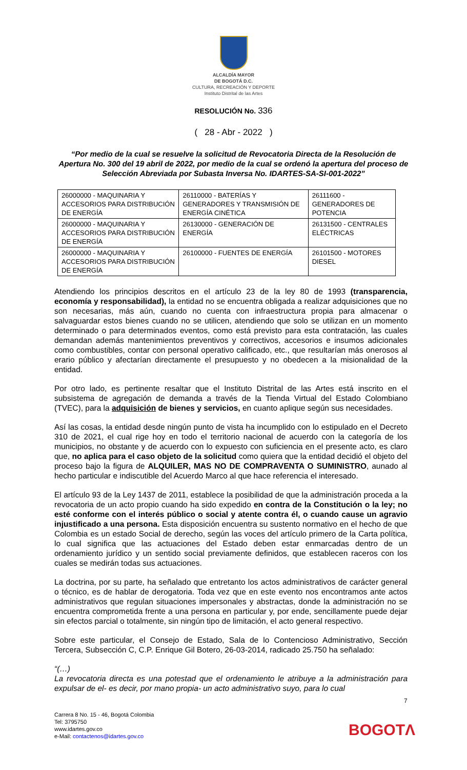ALCALDÍA MAYOR
DE BOGOTÁ D.C.
CULTURA, RECREACIÓN Y DEPORTE
Instituto Distrital de las Artes
RESOLUCIÓN No. 336
( 28 - Abr - 2022 )
“Por medio de la cual se resuelve la solicitud de Revocatoria Directa de la Resolución de Apertura No. 300 del 19 abril de 2022, por medio de la cual se ordenó la apertura del proceso de Selección Abreviada por Subasta Inversa No. IDARTES-SA-SI-001-2022”
| 26000000 - MAQUINARIA Y ACCESORIOS PARA DISTRIBUCIÓN DE ENERGÍA | 26110000 - BATERÍAS Y GENERADORES Y TRANSMISIÓN DE ENERGÍA CINÉTICA | 26111600 - GENERADORES DE POTENCIA |
| 26000000 - MAQUINARIA Y ACCESORIOS PARA DISTRIBUCIÓN DE ENERGÍA | 26130000 - GENERACIÓN DE ENERGÍA | 26131500 - CENTRALES ELÉCTRICAS |
| 26000000 - MAQUINARIA Y ACCESORIOS PARA DISTRIBUCIÓN DE ENERGÍA | 26100000 - FUENTES DE ENERGÍA | 26101500 - MOTORES DIESEL |
Atendiendo los principios descritos en el artículo 23 de la ley 80 de 1993 (transparencia, economía y responsabilidad), la entidad no se encuentra obligada a realizar adquisiciones que no son necesarias, más aún, cuando no cuenta con infraestructura propia para almacenar o salvaguardar estos bienes cuando no se utilicen, atendiendo que solo se utilizan en un momento determinado o para determinados eventos, como está previsto para esta contratación, las cuales demandan además mantenimientos preventivos y correctivos, accesorios e insumos adicionales como combustibles, contar con personal operativo calificado, etc., que resultarían más onerosos al erario público y afectarían directamente el presupuesto y no obedecen a la misionalidad de la entidad.
Por otro lado, es pertinente resaltar que el Instituto Distrital de las Artes está inscrito en el subsistema de agregación de demanda a través de la Tienda Virtual del Estado Colombiano (TVEC), para la adquisición de bienes y servicios, en cuanto aplique según sus necesidades.
Así las cosas, la entidad desde ningún punto de vista ha incumplido con lo estipulado en el Decreto 310 de 2021, el cual rige hoy en todo el territorio nacional de acuerdo con la categoría de los municipios, no obstante y de acuerdo con lo expuesto con suficiencia en el presente acto, es claro que, no aplica para el caso objeto de la solicitud como quiera que la entidad decidió el objeto del proceso bajo la figura de ALQUILER, MAS NO DE COMPRAVENTA O SUMINISTRO, aunado al hecho particular e indiscutible del Acuerdo Marco al que hace referencia el interesado.
El artículo 93 de la Ley 1437 de 2011, establece la posibilidad de que la administración proceda a la revocatoria de un acto propio cuando ha sido expedido en contra de la Constitución o la ley; no esté conforme con el interés público o social y atente contra él, o cuando cause un agravio injustificado a una persona. Esta disposición encuentra su sustento normativo en el hecho de que Colombia es un estado Social de derecho, según las voces del artículo primero de la Carta política, lo cual significa que las actuaciones del Estado deben estar enmarcadas dentro de un ordenamiento jurídico y un sentido social previamente definidos, que establecen raceros con los cuales se medirán todas sus actuaciones.
La doctrina, por su parte, ha señalado que entretanto los actos administrativos de carácter general o técnico, es de hablar de derogatoria. Toda vez que en este evento nos encontramos ante actos administrativos que regulan situaciones impersonales y abstractas, donde la administración no se encuentra comprometida frente a una persona en particular y, por ende, sencillamente puede dejar sin efectos parcial o totalmente, sin ningún tipo de limitación, el acto general respectivo.
Sobre este particular, el Consejo de Estado, Sala de lo Contencioso Administrativo, Sección Tercera, Subsección C, C.P. Enrique Gil Botero, 26-03-2014, radicado 25.750 ha señalado:
“(…)
La revocatoria directa es una potestad que el ordenamiento le atribuye a la administración para expulsar de el- es decir, por mano propia- un acto administrativo suyo, para lo cual
7
Carrera 8 No. 15 - 46, Bogotá Colombia
Tel: 3795750
www.idartes.gov.co
e-Mail: contactenos@idartes.gov.co
BOGOTΛ